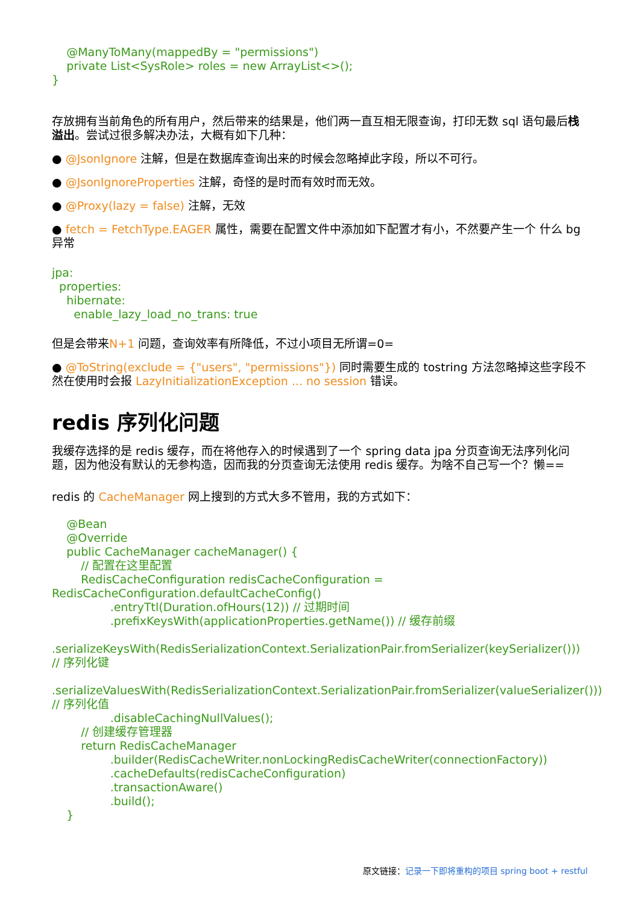@ManyToMany(mappedBy = "permissions")
    private List<SysRole> roles = new ArrayList<>();
}
存放拥有当前角色的所有用户，然后带来的结果是，他们两一直互相无限查询，打印无数 sql 语句最后栈溢出。尝试过很多解决办法，大概有如下几种：
● @JsonIgnore 注解，但是在数据库查询出来的时候会忽略掉此字段，所以不可行。
● @JsonIgnoreProperties 注解，奇怪的是时而有效时而无效。
● @Proxy(lazy = false) 注解，无效
● fetch = FetchType.EAGER 属性，需要在配置文件中添加如下配置才有小，不然要产生一个 什么 bg 异常
jpa:
  properties:
    hibernate:
      enable_lazy_load_no_trans: true
但是会带来N+1 问题，查询效率有所降低，不过小项目无所谓=0=
● @ToString(exclude = {"users", "permissions"}) 同时需要生成的 tostring 方法忽略掉这些字段不然在使用时会报 LazyInitializationException ... no session 错误。
redis 序列化问题
我缓存选择的是 redis 缓存，而在将他存入的时候遇到了一个 spring data jpa 分页查询无法序列化问题，因为他没有默认的无参构造，因而我的分页查询无法使用 redis 缓存。为啥不自己写一个？懒==
redis 的 CacheManager 网上搜到的方式大多不管用，我的方式如下：
    @Bean
    @Override
    public CacheManager cacheManager() {
        // 配置在这里配置
        RedisCacheConfiguration redisCacheConfiguration = RedisCacheConfiguration.defaultCacheConfig()
                .entryTtl(Duration.ofHours(12)) // 过期时间
                .prefixKeysWith(applicationProperties.getName()) // 缓存前缀
                .serializeKeysWith(RedisSerializationContext.SerializationPair.fromSerializer(keySerializer())) // 序列化键
                .serializeValuesWith(RedisSerializationContext.SerializationPair.fromSerializer(valueSerializer())) // 序列化值
                .disableCachingNullValues();
        // 创建缓存管理器
        return RedisCacheManager
                .builder(RedisCacheWriter.nonLockingRedisCacheWriter(connectionFactory))
                .cacheDefaults(redisCacheConfiguration)
                .transactionAware()
                .build();
    }
原文链接：记录一下即将重构的项目 spring boot + restful